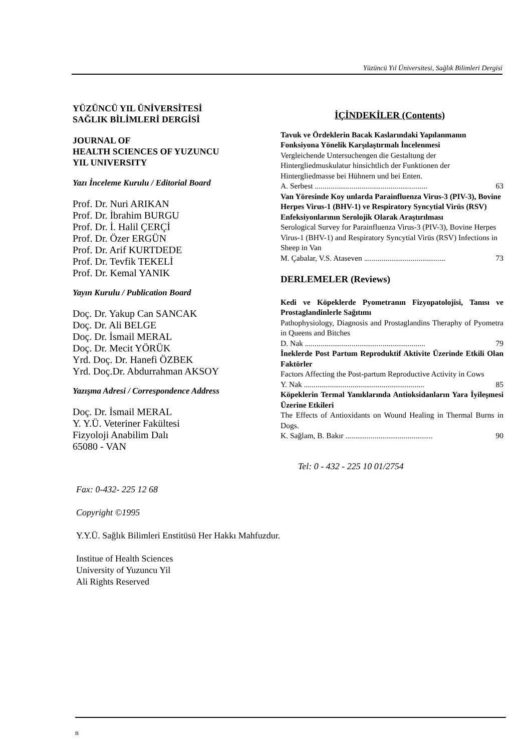Yüzüncü Yıl Üniversitesi, Sağlık Bilimleri Dergisi
YÜZÜNCÜ YIL ÜNİVERSİTESİ
SAĞLIK BİLİMLERİ DERGİSİ
JOURNAL OF
HEALTH SCIENCES OF YUZUNCU
YIL UNIVERSITY
Yazı İnceleme Kurulu / Editorial Board
Prof. Dr. Nuri ARIKAN
Prof. Dr. İbrahim BURGU
Prof. Dr. İ. Halil ÇERÇİ
Prof. Dr. Özer ERGÜN
Prof. Dr. Arif KURTDEDE
Prof. Dr. Tevfik TEKELİ
Prof. Dr. Kemal YANIK
Yayın Kurulu / Publication Board
Doç. Dr. Yakup Can SANCAK
Doç. Dr. Ali BELGE
Doç. Dr. İsmail MERAL
Doç. Dr. Mecit YÖRÜK
Yrd. Doç. Dr. Hanefi ÖZBEK
Yrd. Doç.Dr. Abdurrahman AKSOY
Yazışma Adresi / Correspondence Address
Doç. Dr. İsmail MERAL
Y. Y.Ü. Veteriner Fakültesi
Fizyoloji Anabilim Dalı
65080 - VAN
İÇİNDEKİLER (Contents)
Tavuk ve Ördeklerin Bacak Kaslarındaki Yapılanmanın Fonksiyona Yönelik Karşılaştırmalı İncelenmesi
Vergleichende Untersuchengen die Gestaltung der Hintergliedmuskulatur hinsichtlich der Funktionen der Hintergliedmasse bei Hühnern und bei Enten.
A. Serbest .......................................................... 63
Van Yöresinde Koy unlarda Parainfluenza Virus-3 (PIV-3), Bovine Herpes Virus-1 (BHV-1) ve Respiratory Syncytial Virüs (RSV) Enfeksiyonlarının Serolojik Olarak Araştırılması
Serological Survey for Parainfluenza Virus-3 (PIV-3), Bovine Herpes Virus-1 (BHV-1) and Respiratory Syncytial Virüs (RSV) Infections in Sheep in Van
M. Çabalar, V.S. Ataseven .......................................... 73
DERLEMELER (Reviews)
Kedi ve Köpeklerde Pyometranın Fizyopatolojisi, Tanısı ve Prostaglandinlerle Sağıtımı
Pathophysiology, Diagnosis and Prostaglandins Theraphy of Pyometra in Queens and Bitches
D. Nak .............................................................. 79
İneklerde Post Partum Reproduktif Aktivite Üzerinde Etkili Olan Faktörler
Factors Affecting the Post-partum Reproductive Activity in Cows
Y. Nak .............................................................. 85
Köpeklerin Termal Yanıklarında Antioksidanların Yara İyileşmesi Üzerine Etkileri
The Effects of Antioxidants on Wound Healing in Thermal Burns in Dogs.
K. Sağlam, B. Bakır ............................................. 90
Tel: 0 - 432 - 225 10 01/2754
Fax: 0-432- 225 12 68
Copyright ©1995
Y.Y.Ü. Sağlık Bilimleri Enstitüsü Her Hakkı Mahfuzdur.
Institue of Health Sciences
University of Yuzuncu Yil
Ali Rights Reserved
n